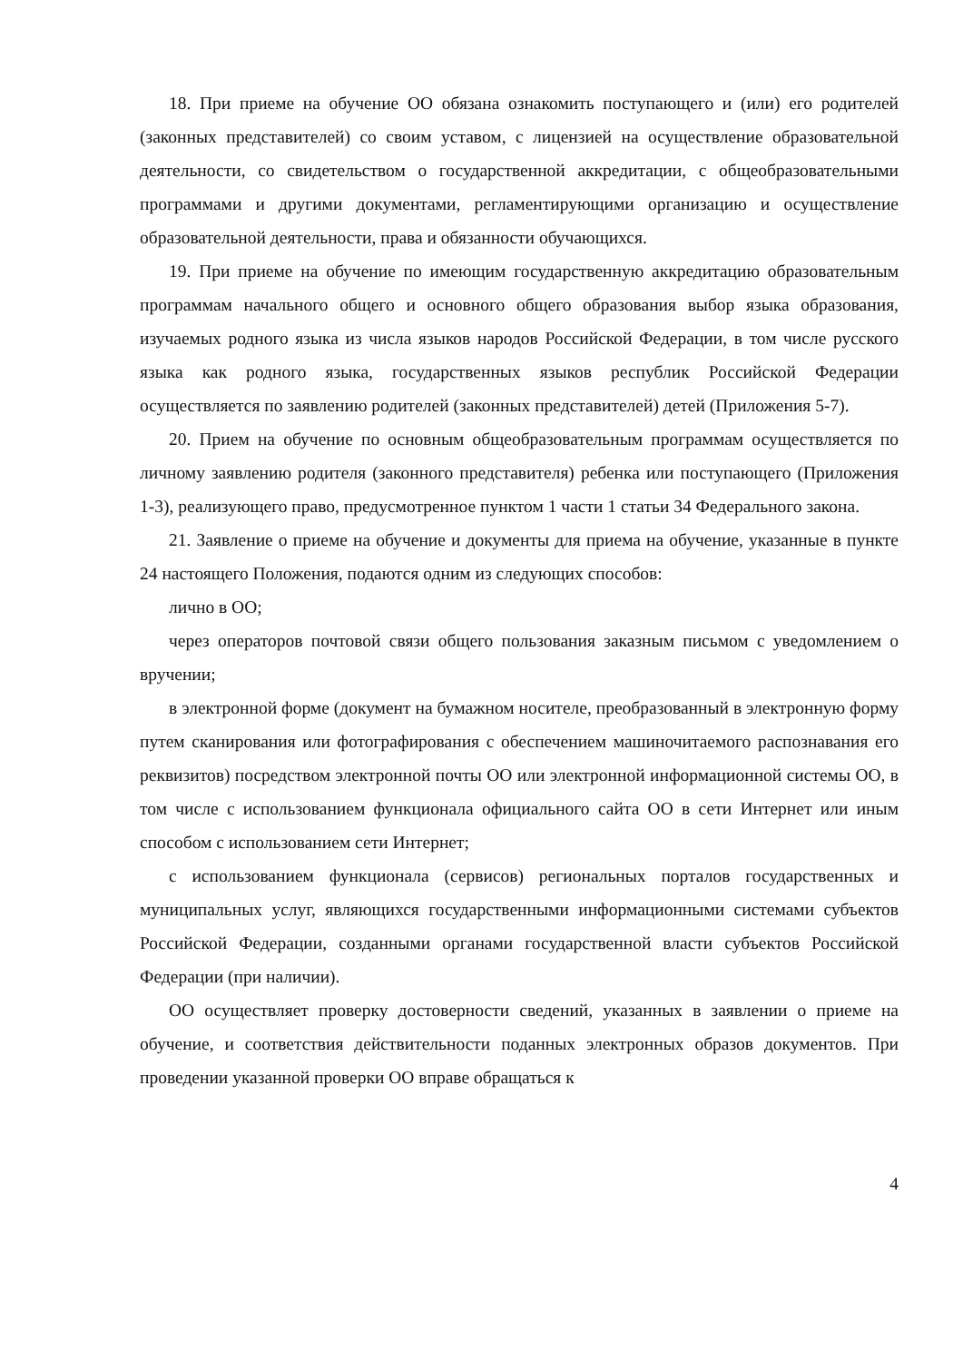18. При приеме на обучение ОО обязана ознакомить поступающего и (или) его родителей (законных представителей) со своим уставом, с лицензией на осуществление образовательной деятельности, со свидетельством о государственной аккредитации, с общеобразовательными программами и другими документами, регламентирующими организацию и осуществление образовательной деятельности, права и обязанности обучающихся.
19. При приеме на обучение по имеющим государственную аккредитацию образовательным программам начального общего и основного общего образования выбор языка образования, изучаемых родного языка из числа языков народов Российской Федерации, в том числе русского языка как родного языка, государственных языков республик Российской Федерации осуществляется по заявлению родителей (законных представителей) детей (Приложения 5-7).
20. Прием на обучение по основным общеобразовательным программам осуществляется по личному заявлению родителя (законного представителя) ребенка или поступающего (Приложения 1-3), реализующего право, предусмотренное пунктом 1 части 1 статьи 34 Федерального закона.
21. Заявление о приеме на обучение и документы для приема на обучение, указанные в пункте 24 настоящего Положения, подаются одним из следующих способов:
лично в ОО;
через операторов почтовой связи общего пользования заказным письмом с уведомлением о вручении;
в электронной форме (документ на бумажном носителе, преобразованный в электронную форму путем сканирования или фотографирования с обеспечением машиночитаемого распознавания его реквизитов) посредством электронной почты ОО или электронной информационной системы ОО, в том числе с использованием функционала официального сайта ОО в сети Интернет или иным способом с использованием сети Интернет;
с использованием функционала (сервисов) региональных порталов государственных и муниципальных услуг, являющихся государственными информационными системами субъектов Российской Федерации, созданными органами государственной власти субъектов Российской Федерации (при наличии).
ОО осуществляет проверку достоверности сведений, указанных в заявлении о приеме на обучение, и соответствия действительности поданных электронных образов документов. При проведении указанной проверки ОО вправе обращаться к
4